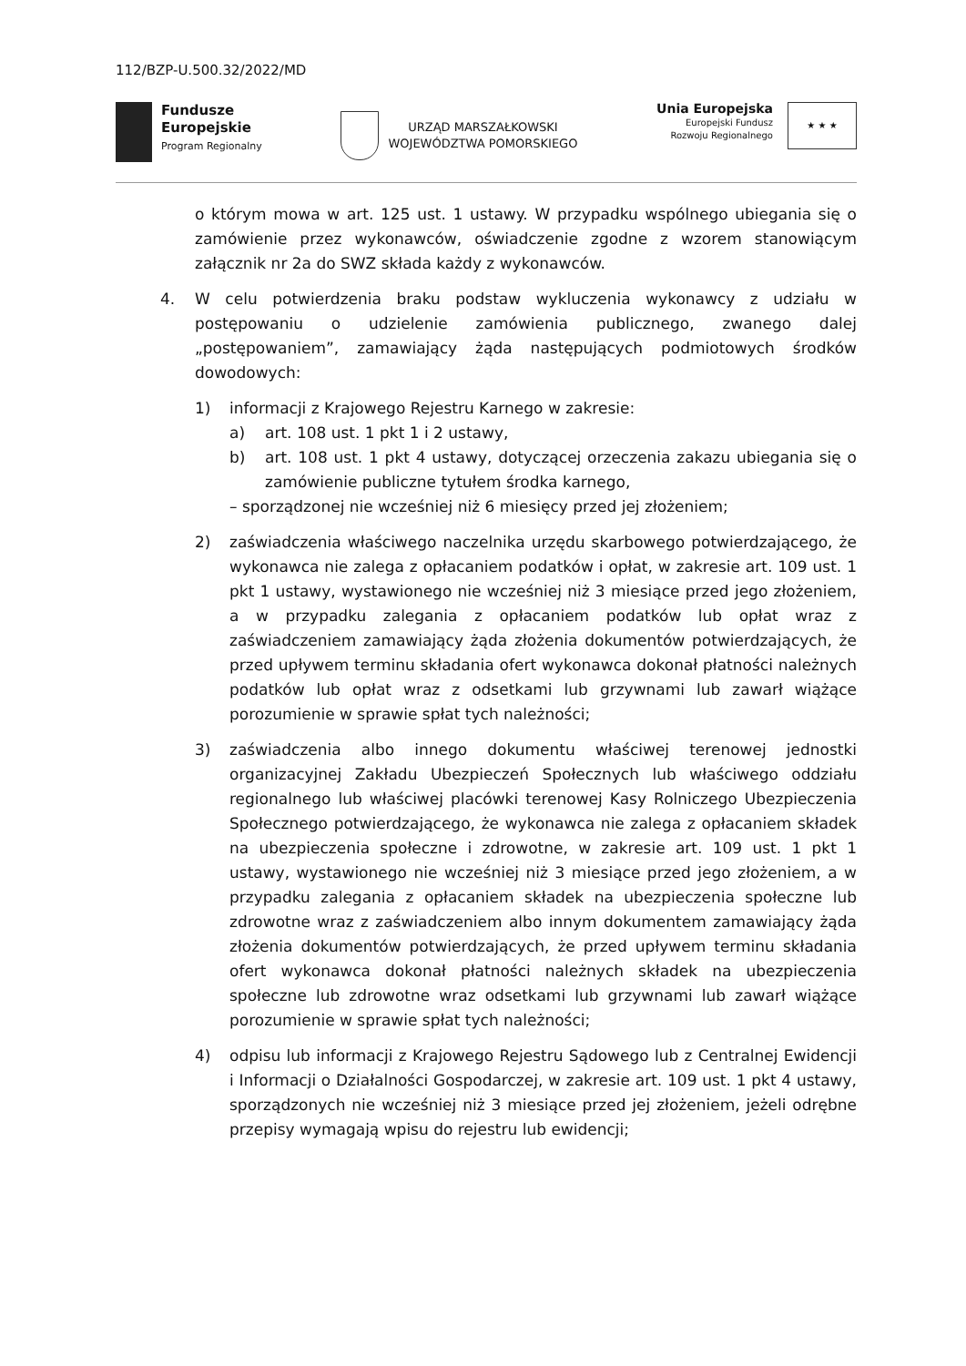112/BZP-U.500.32/2022/MD
Fundusze
Europejskie
Program Regionalny
URZĄD MARSZAŁKOWSKI
WOJEWÓDZTWA POMORSKIEGO
Unia Europejska
Europejski Fundusz
Rozwoju Regionalnego
★ ★ ★
o którym mowa w art. 125 ust. 1 ustawy. W przypadku wspólnego ubiegania się o zamówienie przez wykonawców, oświadczenie zgodne z wzorem stanowiącym załącznik nr 2a do SWZ składa każdy z wykonawców.
4. W celu potwierdzenia braku podstaw wykluczenia wykonawcy z udziału w postępowaniu o udzielenie zamówienia publicznego, zwanego dalej „postępowaniem”, zamawiający żąda następujących podmiotowych środków dowodowych:
1) informacji z Krajowego Rejestru Karnego w zakresie:
a) art. 108 ust. 1 pkt 1 i 2 ustawy,
b) art. 108 ust. 1 pkt 4 ustawy, dotyczącej orzeczenia zakazu ubiegania się o zamówienie publiczne tytułem środka karnego,
– sporządzonej nie wcześniej niż 6 miesięcy przed jej złożeniem;
2) zaświadczenia właściwego naczelnika urzędu skarbowego potwierdzającego, że wykonawca nie zalega z opłacaniem podatków i opłat, w zakresie art. 109 ust. 1 pkt 1 ustawy, wystawionego nie wcześniej niż 3 miesiące przed jego złożeniem, a w przypadku zalegania z opłacaniem podatków lub opłat wraz z zaświadczeniem zamawiający żąda złożenia dokumentów potwierdzających, że przed upływem terminu składania ofert wykonawca dokonał płatności należnych podatków lub opłat wraz z odsetkami lub grzywnami lub zawarł wiążące porozumienie w sprawie spłat tych należności;
3) zaświadczenia albo innego dokumentu właściwej terenowej jednostki organizacyjnej Zakładu Ubezpieczeń Społecznych lub właściwego oddziału regionalnego lub właściwej placówki terenowej Kasy Rolniczego Ubezpieczenia Społecznego potwierdzającego, że wykonawca nie zalega z opłacaniem składek na ubezpieczenia społeczne i zdrowotne, w zakresie art. 109 ust. 1 pkt 1 ustawy, wystawionego nie wcześniej niż 3 miesiące przed jego złożeniem, a w przypadku zalegania z opłacaniem składek na ubezpieczenia społeczne lub zdrowotne wraz z zaświadczeniem albo innym dokumentem zamawiający żąda złożenia dokumentów potwierdzających, że przed upływem terminu składania ofert wykonawca dokonał płatności należnych składek na ubezpieczenia społeczne lub zdrowotne wraz odsetkami lub grzywnami lub zawarł wiążące porozumienie w sprawie spłat tych należności;
4) odpisu lub informacji z Krajowego Rejestru Sądowego lub z Centralnej Ewidencji i Informacji o Działalności Gospodarczej, w zakresie art. 109 ust. 1 pkt 4 ustawy, sporządzonych nie wcześniej niż 3 miesiące przed jej złożeniem, jeżeli odrębne przepisy wymagają wpisu do rejestru lub ewidencji;